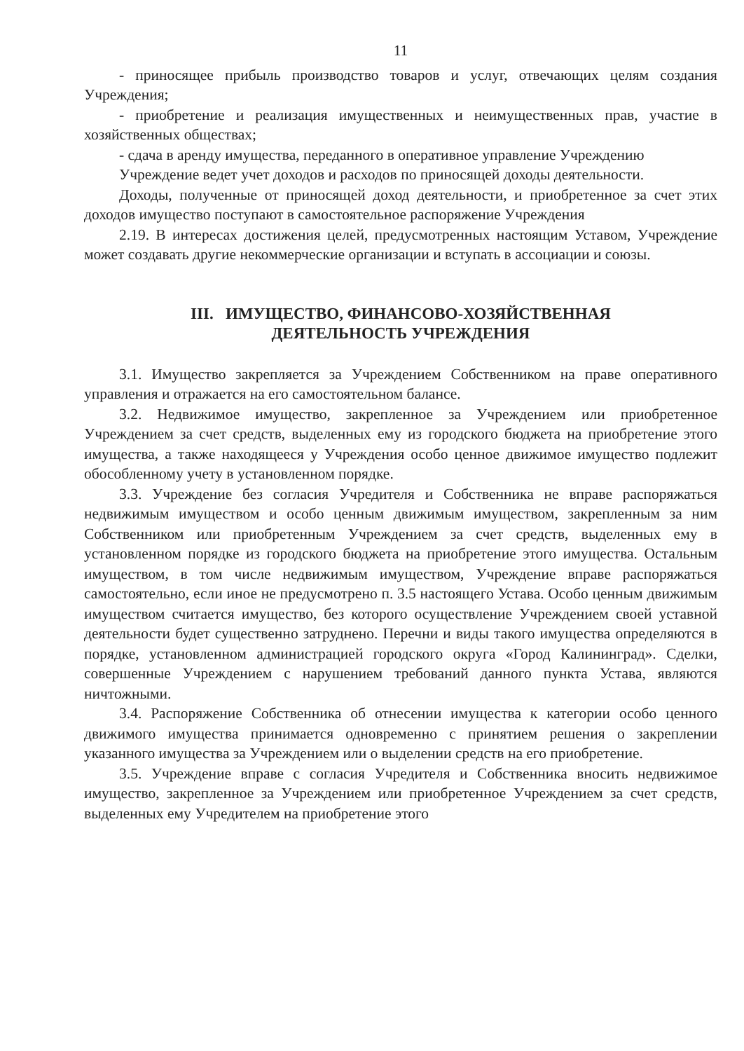11
- приносящее прибыль производство товаров и услуг, отвечающих целям создания Учреждения;
- приобретение и реализация имущественных и неимущественных прав, участие в хозяйственных обществах;
- сдача в аренду имущества, переданного в оперативное управление Учреждению
Учреждение ведет учет доходов и расходов по приносящей доходы деятельности.
Доходы, полученные от приносящей доход деятельности, и приобретенное за счет этих доходов имущество поступают в самостоятельное распоряжение Учреждения
2.19. В интересах достижения целей, предусмотренных настоящим Уставом, Учреждение может создавать другие некоммерческие организации и вступать в ассоциации и союзы.
III. ИМУЩЕСТВО, ФИНАНСОВО-ХОЗЯЙСТВЕННАЯ
ДЕЯТЕЛЬНОСТЬ УЧРЕЖДЕНИЯ
3.1. Имущество закрепляется за Учреждением Собственником на праве оперативного управления и отражается на его самостоятельном балансе.
3.2. Недвижимое имущество, закрепленное за Учреждением или приобретенное Учреждением за счет средств, выделенных ему из городского бюджета на приобретение этого имущества, а также находящееся у Учреждения особо ценное движимое имущество подлежит обособленному учету в установленном порядке.
3.3. Учреждение без согласия Учредителя и Собственника не вправе распоряжаться недвижимым имуществом и особо ценным движимым имуществом, закрепленным за ним Собственником или приобретенным Учреждением за счет средств, выделенных ему в установленном порядке из городского бюджета на приобретение этого имущества. Остальным имуществом, в том числе недвижимым имуществом, Учреждение вправе распоряжаться самостоятельно, если иное не предусмотрено п. 3.5 настоящего Устава. Особо ценным движимым имуществом считается имущество, без которого осуществление Учреждением своей уставной деятельности будет существенно затруднено. Перечни и виды такого имущества определяются в порядке, установленном администрацией городского округа «Город Калининград». Сделки, совершенные Учреждением с нарушением требований данного пункта Устава, являются ничтожными.
3.4. Распоряжение Собственника об отнесении имущества к категории особо ценного движимого имущества принимается одновременно с принятием решения о закреплении указанного имущества за Учреждением или о выделении средств на его приобретение.
3.5. Учреждение вправе с согласия Учредителя и Собственника вносить недвижимое имущество, закрепленное за Учреждением или приобретенное Учреждением за счет средств, выделенных ему Учредителем на приобретение этого